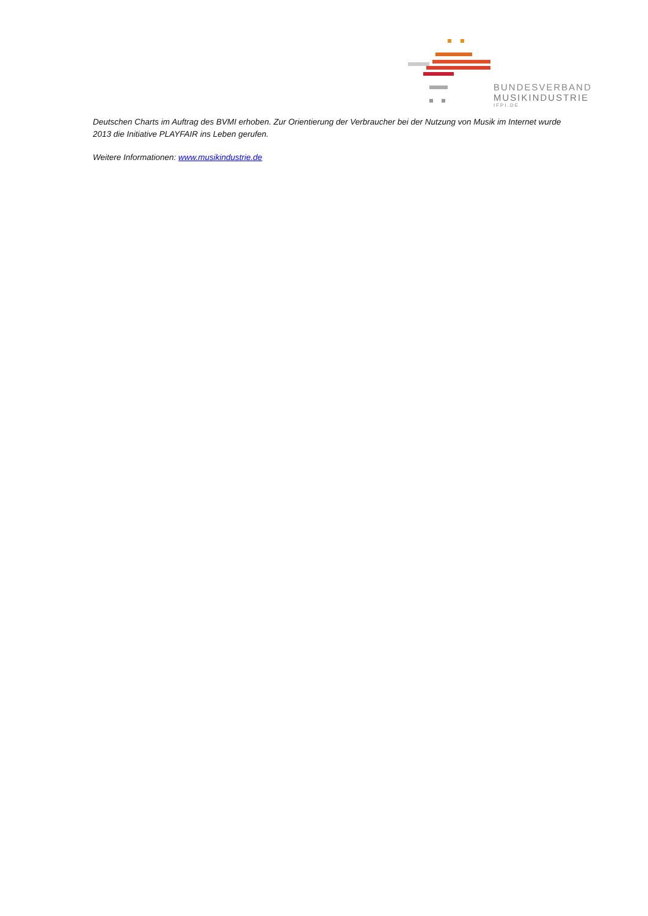BUNDESVERBAND
MUSIKINDUSTRIE
IFPI.DE
Deutschen Charts im Auftrag des BVMI erhoben. Zur Orientierung der Verbraucher bei der Nutzung von Musik im Internet wurde 2013 die Initiative PLAYFAIR ins Leben gerufen.
Weitere Informationen: www.musikindustrie.de